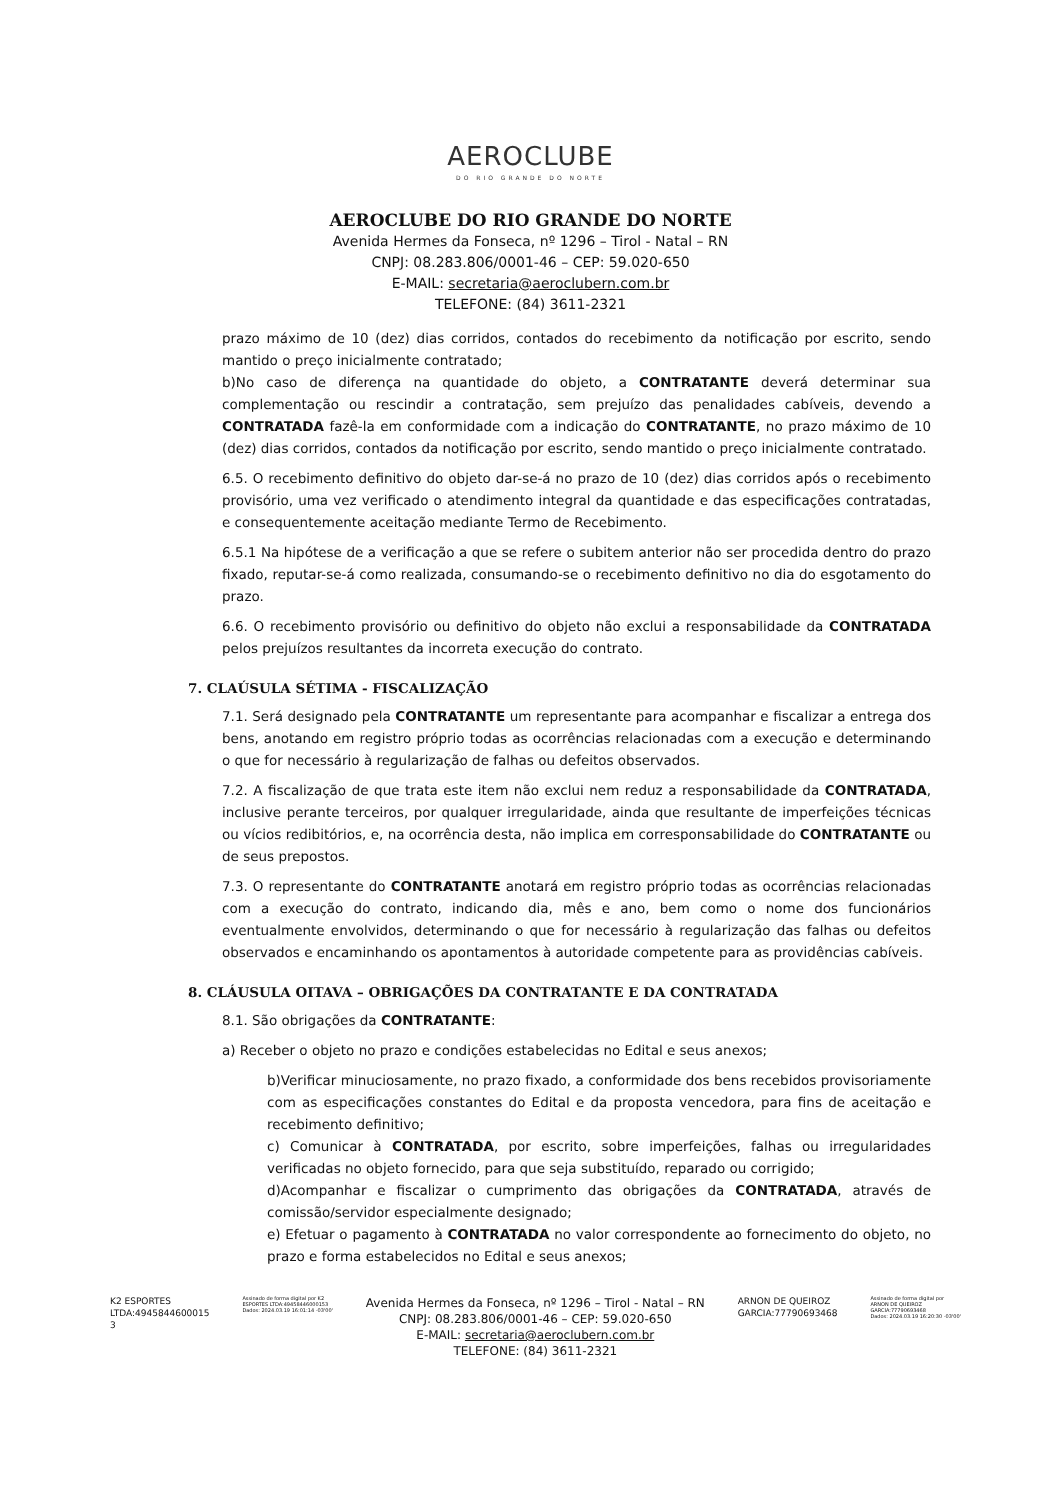AEROCLUBE
DO RIO GRANDE DO NORTE
AEROCLUBE DO RIO GRANDE DO NORTE
Avenida Hermes da Fonseca, nº 1296 – Tirol - Natal – RN
CNPJ: 08.283.806/0001-46 – CEP: 59.020-650
E-MAIL: secretaria@aeroclubern.com.br
TELEFONE: (84) 3611-2321
prazo máximo de 10 (dez) dias corridos, contados do recebimento da notificação por escrito, sendo mantido o preço inicialmente contratado;
b)No caso de diferença na quantidade do objeto, a CONTRATANTE deverá determinar sua complementação ou rescindir a contratação, sem prejuízo das penalidades cabíveis, devendo a CONTRATADA fazê-la em conformidade com a indicação do CONTRATANTE, no prazo máximo de 10 (dez) dias corridos, contados da notificação por escrito, sendo mantido o preço inicialmente contratado.
6.5. O recebimento definitivo do objeto dar-se-á no prazo de 10 (dez) dias corridos após o recebimento provisório, uma vez verificado o atendimento integral da quantidade e das especificações contratadas, e consequentemente aceitação mediante Termo de Recebimento.
6.5.1 Na hipótese de a verificação a que se refere o subitem anterior não ser procedida dentro do prazo fixado, reputar-se-á como realizada, consumando-se o recebimento definitivo no dia do esgotamento do prazo.
6.6. O recebimento provisório ou definitivo do objeto não exclui a responsabilidade da CONTRATADA pelos prejuízos resultantes da incorreta execução do contrato.
7. CLAÚSULA SÉTIMA - FISCALIZAÇÃO
7.1. Será designado pela CONTRATANTE um representante para acompanhar e fiscalizar a entrega dos bens, anotando em registro próprio todas as ocorrências relacionadas com a execução e determinando o que for necessário à regularização de falhas ou defeitos observados.
7.2. A fiscalização de que trata este item não exclui nem reduz a responsabilidade da CONTRATADA, inclusive perante terceiros, por qualquer irregularidade, ainda que resultante de imperfeições técnicas ou vícios redibitórios, e, na ocorrência desta, não implica em corresponsabilidade do CONTRATANTE ou de seus prepostos.
7.3. O representante do CONTRATANTE anotará em registro próprio todas as ocorrências relacionadas com a execução do contrato, indicando dia, mês e ano, bem como o nome dos funcionários eventualmente envolvidos, determinando o que for necessário à regularização das falhas ou defeitos observados e encaminhando os apontamentos à autoridade competente para as providências cabíveis.
8. CLÁUSULA OITAVA – OBRIGAÇÕES DA CONTRATANTE E DA CONTRATADA
8.1. São obrigações da CONTRATANTE:
a) Receber o objeto no prazo e condições estabelecidas no Edital e seus anexos;
b)Verificar minuciosamente, no prazo fixado, a conformidade dos bens recebidos provisoriamente com as especificações constantes do Edital e da proposta vencedora, para fins de aceitação e recebimento definitivo;
c) Comunicar à CONTRATADA, por escrito, sobre imperfeições, falhas ou irregularidades verificadas no objeto fornecido, para que seja substituído, reparado ou corrigido;
d)Acompanhar e fiscalizar o cumprimento das obrigações da CONTRATADA, através de comissão/servidor especialmente designado;
e) Efetuar o pagamento à CONTRATADA no valor correspondente ao fornecimento do objeto, no prazo e forma estabelecidos no Edital e seus anexos;
K2 ESPORTES
LTDA:4945844600015
3
Assinado de forma digital por K2
ESPORTES LTDA:49458446000153
Dados: 2024.03.19 16:01:14 -03'00'
Avenida Hermes da Fonseca, nº 1296 – Tirol - Natal – RN
CNPJ: 08.283.806/0001-46 – CEP: 59.020-650
E-MAIL: secretaria@aeroclubern.com.br
TELEFONE: (84) 3611-2321
ARNON DE QUEIROZ
GARCIA:77790693468
Assinado de forma digital por
ARNON DE QUEIROZ
GARCIA:77790693468
Dados: 2024.03.19 16:20:30 -03'00'